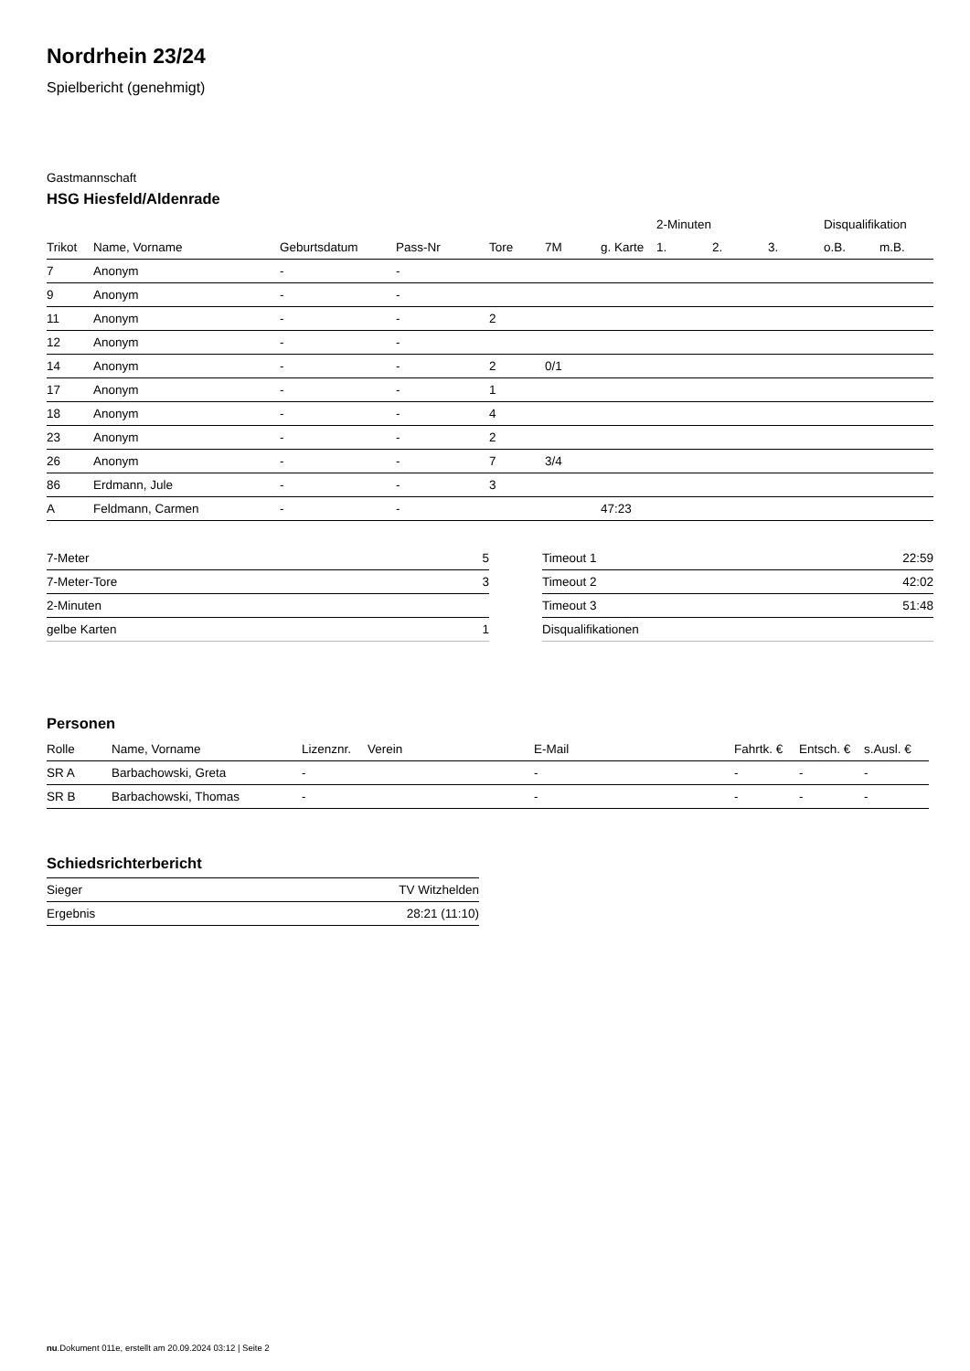Nordrhein 23/24
Spielbericht (genehmigt)
Gastmannschaft
HSG Hiesfeld/Aldenrade
| | | | | | | | 2-Minuten | | | Disqualifikation | |
| --- | --- | --- | --- | --- | --- | --- | --- | --- | --- | --- | --- |
| Trikot | Name, Vorname | Geburtsdatum | Pass-Nr | Tore | 7M | g. Karte | 1. | 2. | 3. | o.B. | m.B. |
| 7 | Anonym | - | - | | | | | | | | |
| 9 | Anonym | - | - | | | | | | | | |
| 11 | Anonym | - | - | 2 | | | | | | | |
| 12 | Anonym | - | - | | | | | | | | |
| 14 | Anonym | - | - | 2 | 0/1 | | | | | | |
| 17 | Anonym | - | - | 1 | | | | | | | |
| 18 | Anonym | - | - | 4 | | | | | | | |
| 23 | Anonym | - | - | 2 | | | | | | | |
| 26 | Anonym | - | - | 7 | 3/4 | | | | | | |
| 86 | Erdmann, Jule | - | - | 3 | | | | | | | |
| A | Feldmann, Carmen | - | - | | | 47:23 | | | | | |
| 7-Meter | 5 |
| 7-Meter-Tore | 3 |
| 2-Minuten | |
| gelbe Karten | 1 |
| Timeout 1 | 22:59 |
| Timeout 2 | 42:02 |
| Timeout 3 | 51:48 |
| Disqualifikationen | |
Personen
| Rolle | Name, Vorname | Lizenznr. | Verein | E-Mail | Fahrtk. € | Entsch. € | s.Ausl. € |
| --- | --- | --- | --- | --- | --- | --- | --- |
| SR A | Barbachowski, Greta | - | | - | - | - | - |
| SR B | Barbachowski, Thomas | - | | - | - | - | - |
Schiedsrichterbericht
| Sieger | TV Witzhelden |
| Ergebnis | 28:21 (11:10) |
nu.Dokument 011e, erstellt am 20.09.2024 03:12 | Seite 2